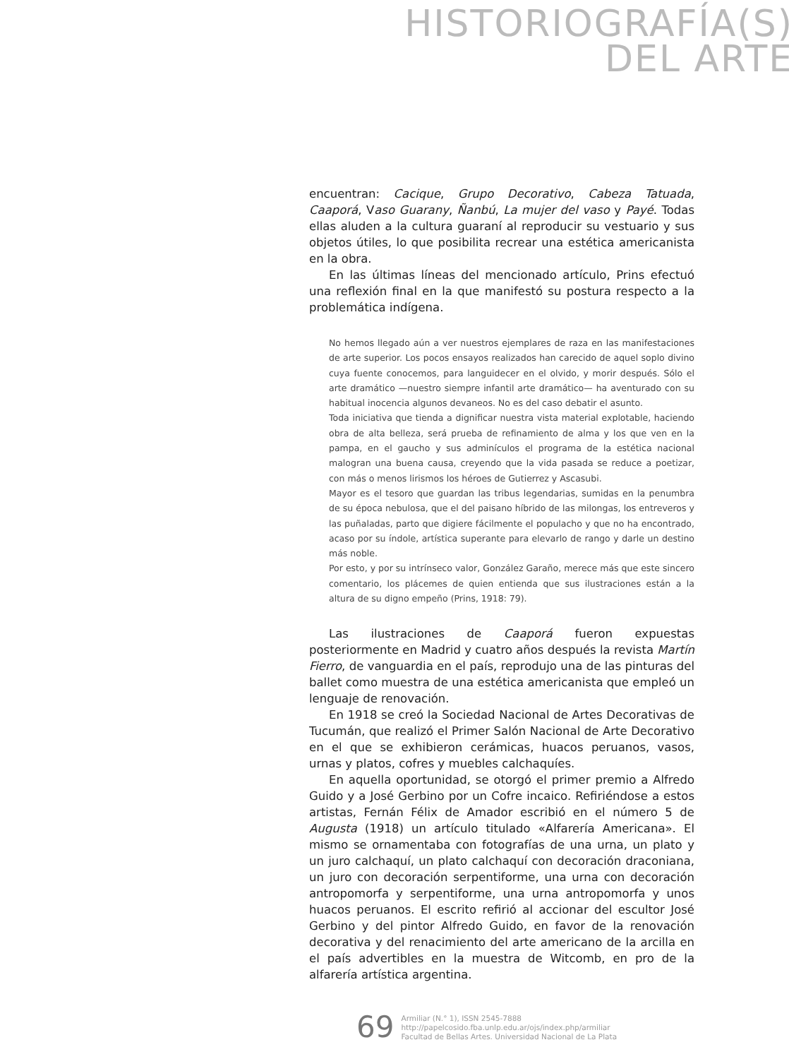HISTORIOGRAFÍA(S)
DEL ARTE
encuentran: Cacique, Grupo Decorativo, Cabeza Tatuada, Caaporá, Vaso Guarany, Ñanbú, La mujer del vaso y Payé. Todas ellas aluden a la cultura guaraní al reproducir su vestuario y sus objetos útiles, lo que posibilita recrear una estética americanista en la obra.
En las últimas líneas del mencionado artículo, Prins efectuó una reflexión final en la que manifestó su postura respecto a la problemática indígena.
No hemos llegado aún a ver nuestros ejemplares de raza en las manifestaciones de arte superior. Los pocos ensayos realizados han carecido de aquel soplo divino cuya fuente conocemos, para languidecer en el olvido, y morir después. Sólo el arte dramático —nuestro siempre infantil arte dramático— ha aventurado con su habitual inocencia algunos devaneos. No es del caso debatir el asunto.
Toda iniciativa que tienda a dignificar nuestra vista material explotable, haciendo obra de alta belleza, será prueba de refinamiento de alma y los que ven en la pampa, en el gaucho y sus adminículos el programa de la estética nacional malogran una buena causa, creyendo que la vida pasada se reduce a poetizar, con más o menos lirismos los héroes de Gutierrez y Ascasubi.
Mayor es el tesoro que guardan las tribus legendarias, sumidas en la penumbra de su época nebulosa, que el del paisano híbrido de las milongas, los entreveros y las puñaladas, parto que digiere fácilmente el populacho y que no ha encontrado, acaso por su índole, artística superante para elevarlo de rango y darle un destino más noble.
Por esto, y por su intrínseco valor, González Garaño, merece más que este sincero comentario, los plácemes de quien entienda que sus ilustraciones están a la altura de su digno empeño (Prins, 1918: 79).
Las ilustraciones de Caaporá fueron expuestas posteriormente en Madrid y cuatro años después la revista Martín Fierro, de vanguardia en el país, reprodujo una de las pinturas del ballet como muestra de una estética americanista que empleó un lenguaje de renovación.
En 1918 se creó la Sociedad Nacional de Artes Decorativas de Tucumán, que realizó el Primer Salón Nacional de Arte Decorativo en el que se exhibieron cerámicas, huacos peruanos, vasos, urnas y platos, cofres y muebles calchaquíes.
En aquella oportunidad, se otorgó el primer premio a Alfredo Guido y a José Gerbino por un Cofre incaico. Refiriéndose a estos artistas, Fernán Félix de Amador escribió en el número 5 de Augusta (1918) un artículo titulado «Alfarería Americana». El mismo se ornamentaba con fotografías de una urna, un plato y un juro calchaquí, un plato calchaquí con decoración draconiana, un juro con decoración serpentiforme, una urna con decoración antropomorfa y serpentiforme, una urna antropomorfa y unos huacos peruanos. El escrito refirió al accionar del escultor José Gerbino y del pintor Alfredo Guido, en favor de la renovación decorativa y del renacimiento del arte americano de la arcilla en el país advertibles en la muestra de Witcomb, en pro de la alfarería artística argentina.
69
Armiliar (N.° 1), ISSN 2545-7888
http://papelcosido.fba.unlp.edu.ar/ojs/index.php/armiliar
Facultad de Bellas Artes. Universidad Nacional de La Plata